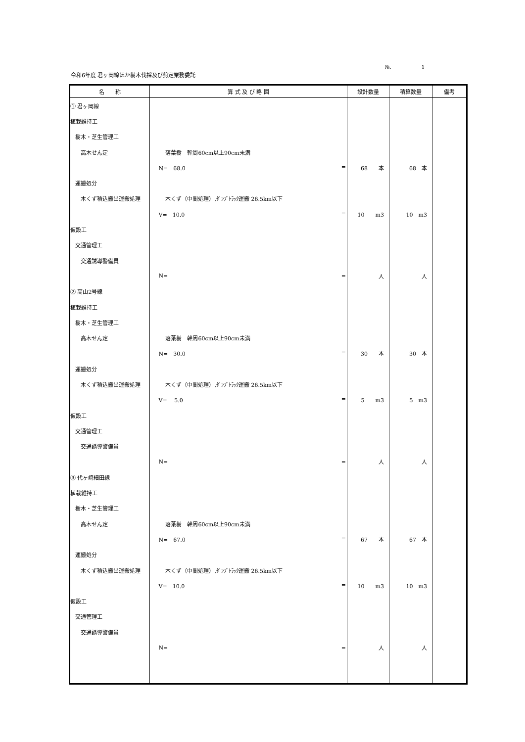№. 1
令和6年度 君ヶ岡線ほか樹木伐採及び剪定業務委託
| 名 称 | 算 式 及 び 略 図 | 設計数量 | 積算数量 | 備考 |
| --- | --- | --- | --- | --- |
| ① 君ヶ岡線 | | | | |
| 植栽維持工 | | | | |
| 樹木・芝生管理工 | | | | |
| 高木せん定 | 落葉樹 幹周60cm以上90cm未満 | | | |
| | N= 68.0 = | 68 本 | 68 本 | |
| 運搬処分 | | | | |
| 木くず積込搬出運搬処理 | 木くず（中間処理）,ﾀﾞﾝﾌﾟﾄﾗｯｸ運搬 26.5km以下 | | | |
| | V= 10.0 = | 10 m3 | 10 m3 | |
| 仮設工 | | | | |
| 交通管理工 | | | | |
| 交通誘導警備員 | | | | |
| | N= = | 人 | 人 | |
| ② 高山2号線 | | | | |
| 植栽維持工 | | | | |
| 樹木・芝生管理工 | | | | |
| 高木せん定 | 落葉樹 幹周60cm以上90cm未満 | | | |
| | N= 30.0 = | 30 本 | 30 本 | |
| 運搬処分 | | | | |
| 木くず積込搬出運搬処理 | 木くず（中間処理）,ﾀﾞﾝﾌﾟﾄﾗｯｸ運搬 26.5km以下 | | | |
| | V= 5.0 = | 5 m3 | 5 m3 | |
| 仮設工 | | | | |
| 交通管理工 | | | | |
| 交通誘導警備員 | | | | |
| | N= = | 人 | 人 | |
| ③ 代ヶ崎細田線 | | | | |
| 植栽維持工 | | | | |
| 樹木・芝生管理工 | | | | |
| 高木せん定 | 落葉樹 幹周60cm以上90cm未満 | | | |
| | N= 67.0 = | 67 本 | 67 本 | |
| 運搬処分 | | | | |
| 木くず積込搬出運搬処理 | 木くず（中間処理）,ﾀﾞﾝﾌﾟﾄﾗｯｸ運搬 26.5km以下 | | | |
| | V= 10.0 = | 10 m3 | 10 m3 | |
| 仮設工 | | | | |
| 交通管理工 | | | | |
| 交通誘導警備員 | | | | |
| | N= = | 人 | 人 | |